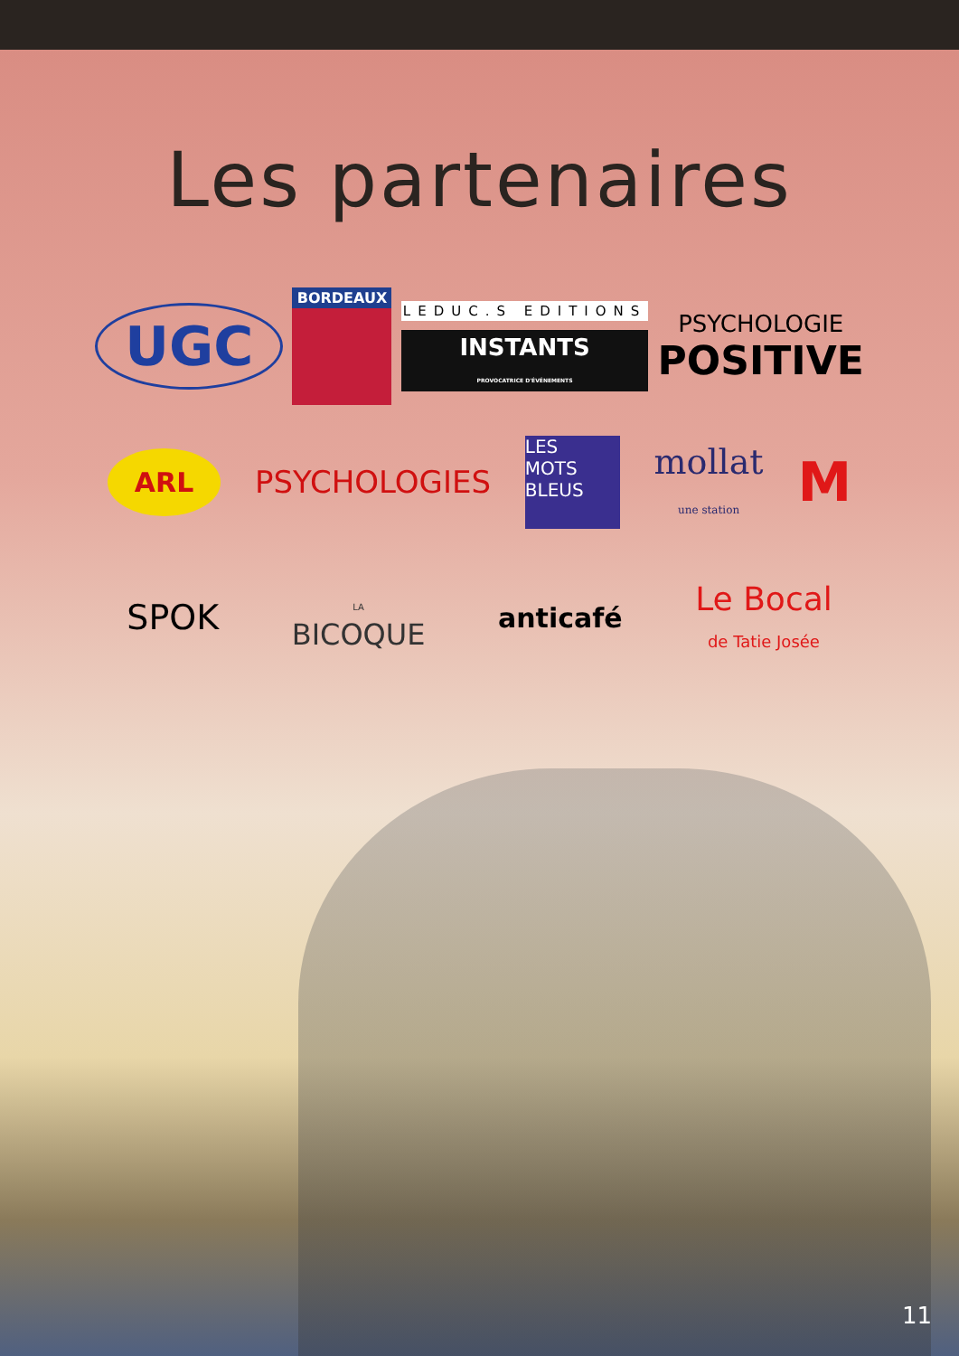Les partenaires
UGC
BORDEAUX
LEDUC.S EDITIONS
INSTANTS
PROVOCATRICE D'ÉVÉNEMENTS
PSYCHOLOGIE
POSITIVE
ARL
PSYCHOLOGIES
LES
MOTS
BLEUS
mollat
une station
M
SPOK
LA
BICOQUE
anticafé
Le Bocal
de Tatie Josée
11